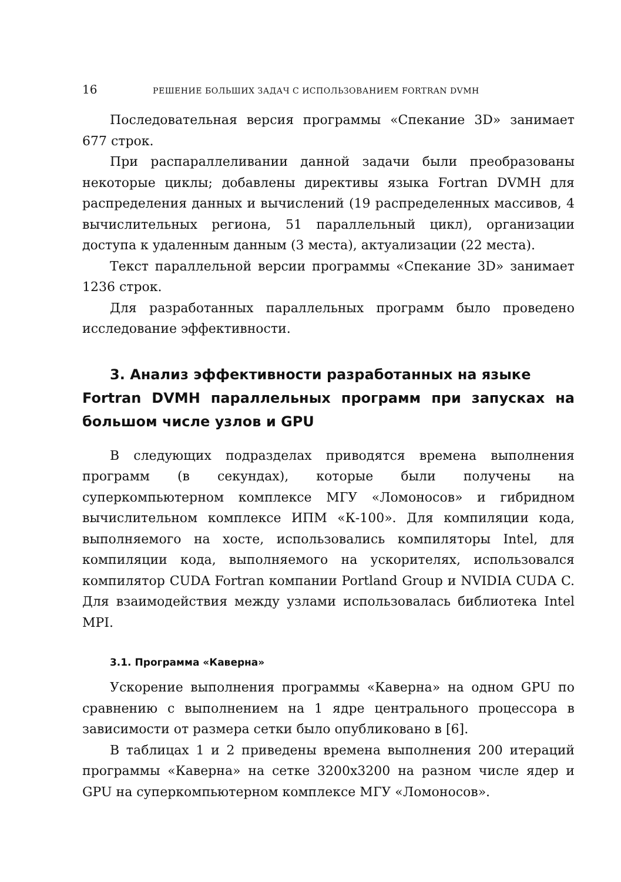16 РЕШЕНИЕ БОЛЬШИХ ЗАДАЧ С ИСПОЛЬЗОВАНИЕМ FORTRAN DVMH
Последовательная версия программы «Спекание 3D» занимает 677 строк.
При распараллеливании данной задачи были преобразованы некоторые циклы; добавлены директивы языка Fortran DVMH для распределения данных и вычислений (19 распределенных массивов, 4 вычислительных региона, 51 параллельный цикл), организации доступа к удаленным данным (3 места), актуализации (22 места).
Текст параллельной версии программы «Спекание 3D» занимает 1236 строк.
Для разработанных параллельных программ было проведено исследование эффективности.
3. Анализ эффективности разработанных на языке
Fortran DVMH параллельных программ при запусках на большом числе узлов и GPU
В следующих подразделах приводятся времена выполнения программ (в секундах), которые были получены на суперкомпьютерном комплексе МГУ «Ломоносов» и гибридном вычислительном комплексе ИПМ «К-100». Для компиляции кода, выполняемого на хосте, использовались компиляторы Intel, для компиляции кода, выполняемого на ускорителях, использовался компилятор CUDA Fortran компании Portland Group и NVIDIA CUDA C. Для взаимодействия между узлами использовалась библиотека Intel MPI.
3.1. Программа «Каверна»
Ускорение выполнения программы «Каверна» на одном GPU по сравнению с выполнением на 1 ядре центрального процессора в зависимости от размера сетки было опубликовано в [6].
В таблицах 1 и 2 приведены времена выполнения 200 итераций программы «Каверна» на сетке 3200x3200 на разном числе ядер и GPU на суперкомпьютерном комплексе МГУ «Ломоносов».